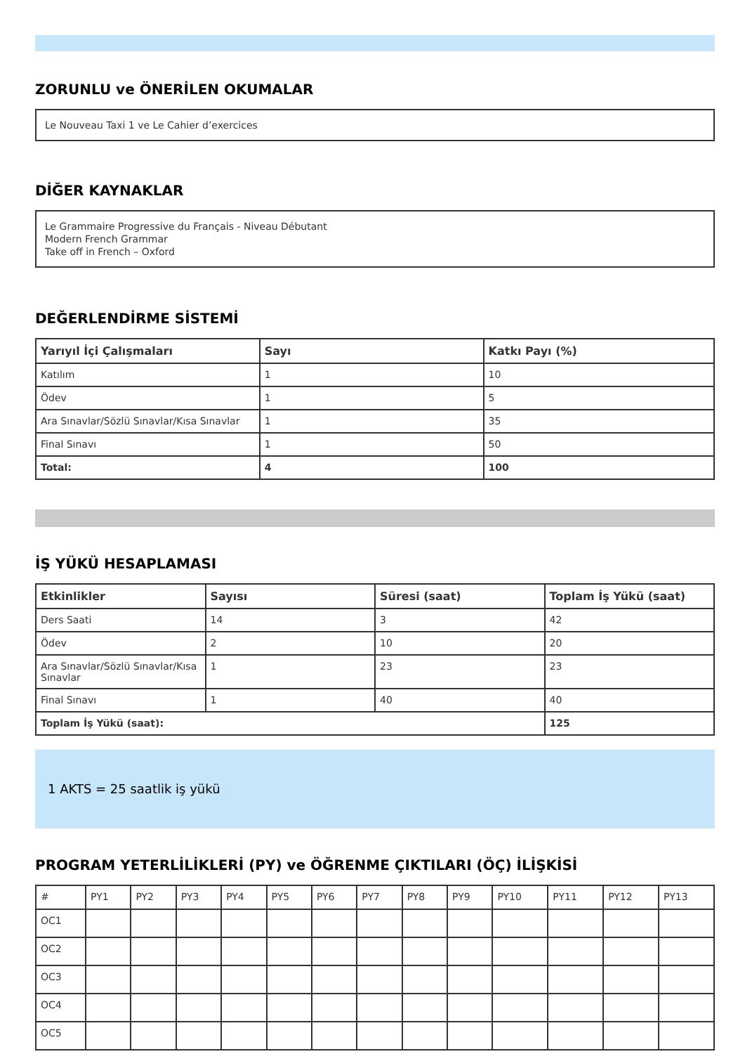ZORUNLU ve ÖNERİLEN OKUMALAR
Le Nouveau Taxi 1 ve Le Cahier d’exercices
DİĞER KAYNAKLAR
Le Grammaire Progressive du Français - Niveau Débutant
Modern French Grammar
Take off in French – Oxford
DEĞERLENDİRME SİSTEMİ
| Yarıyıl İçi Çalışmaları | Sayı | Katkı Payı (%) |
| --- | --- | --- |
| Katılım | 1 | 10 |
| Ödev | 1 | 5 |
| Ara Sınavlar/Sözlü Sınavlar/Kısa Sınavlar | 1 | 35 |
| Final Sınavı | 1 | 50 |
| Total: | 4 | 100 |
İŞ YÜKÜ HESAPLAMASI
| Etkinlikler | Sayısı | Süresi (saat) | Toplam İş Yükü (saat) |
| --- | --- | --- | --- |
| Ders Saati | 14 | 3 | 42 |
| Ödev | 2 | 10 | 20 |
| Ara Sınavlar/Sözlü Sınavlar/Kısa Sınavlar | 1 | 23 | 23 |
| Final Sınavı | 1 | 40 | 40 |
| Toplam İş Yükü (saat): | | | 125 |
1 AKTS = 25 saatlik iş yükü
PROGRAM YETERLİLİKLERİ (PY) ve ÖĞRENME ÇIKTILARI (ÖÇ) İLİŞKİSİ
| # | PY1 | PY2 | PY3 | PY4 | PY5 | PY6 | PY7 | PY8 | PY9 | PY10 | PY11 | PY12 | PY13 |
| OC1 | | | | | | | | | | | | | |
| OC2 | | | | | | | | | | | | | |
| OC3 | | | | | | | | | | | | | |
| OC4 | | | | | | | | | | | | | |
| OC5 | | | | | | | | | | | | | |